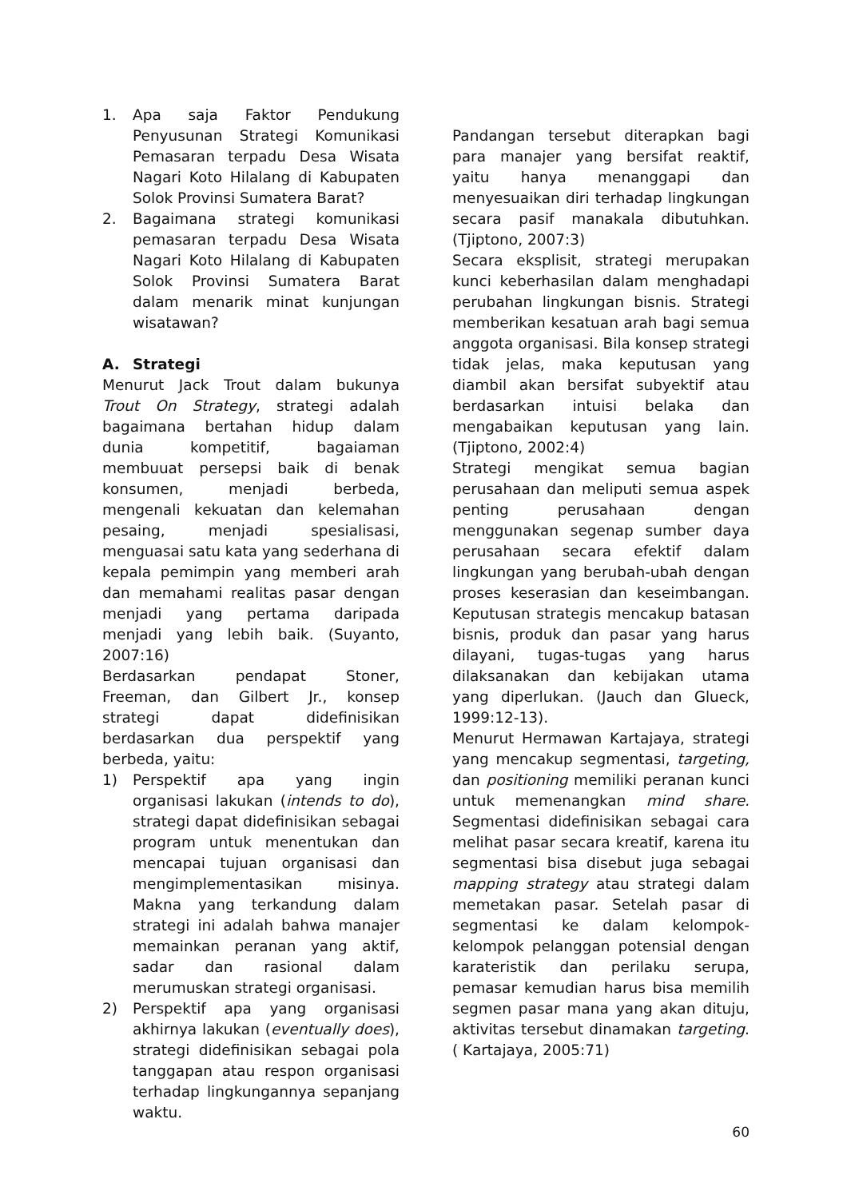1. Apa saja Faktor Pendukung Penyusunan Strategi Komunikasi Pemasaran terpadu Desa Wisata Nagari Koto Hilalang di Kabupaten Solok Provinsi Sumatera Barat?
2. Bagaimana strategi komunikasi pemasaran terpadu Desa Wisata Nagari Koto Hilalang di Kabupaten Solok Provinsi Sumatera Barat dalam menarik minat kunjungan wisatawan?
A. Strategi
Menurut Jack Trout dalam bukunya Trout On Strategy, strategi adalah bagaimana bertahan hidup dalam dunia kompetitif, bagaiaman membuuat persepsi baik di benak konsumen, menjadi berbeda, mengenali kekuatan dan kelemahan pesaing, menjadi spesialisasi, menguasai satu kata yang sederhana di kepala pemimpin yang memberi arah dan memahami realitas pasar dengan menjadi yang pertama daripada menjadi yang lebih baik. (Suyanto, 2007:16)
Berdasarkan pendapat Stoner, Freeman, dan Gilbert Jr., konsep strategi dapat didefinisikan berdasarkan dua perspektif yang berbeda, yaitu:
1) Perspektif apa yang ingin organisasi lakukan (intends to do), strategi dapat didefinisikan sebagai program untuk menentukan dan mencapai tujuan organisasi dan mengimplementasikan misinya. Makna yang terkandung dalam strategi ini adalah bahwa manajer memainkan peranan yang aktif, sadar dan rasional dalam merumuskan strategi organisasi.
2) Perspektif apa yang organisasi akhirnya lakukan (eventually does), strategi didefinisikan sebagai pola tanggapan atau respon organisasi terhadap lingkungannya sepanjang waktu.
Pandangan tersebut diterapkan bagi para manajer yang bersifat reaktif, yaitu hanya menanggapi dan menyesuaikan diri terhadap lingkungan secara pasif manakala dibutuhkan. (Tjiptono, 2007:3)
Secara eksplisit, strategi merupakan kunci keberhasilan dalam menghadapi perubahan lingkungan bisnis. Strategi memberikan kesatuan arah bagi semua anggota organisasi. Bila konsep strategi tidak jelas, maka keputusan yang diambil akan bersifat subyektif atau berdasarkan intuisi belaka dan mengabaikan keputusan yang lain. (Tjiptono, 2002:4)
Strategi mengikat semua bagian perusahaan dan meliputi semua aspek penting perusahaan dengan menggunakan segenap sumber daya perusahaan secara efektif dalam lingkungan yang berubah-ubah dengan proses keserasian dan keseimbangan. Keputusan strategis mencakup batasan bisnis, produk dan pasar yang harus dilayani, tugas-tugas yang harus dilaksanakan dan kebijakan utama yang diperlukan. (Jauch dan Glueck, 1999:12-13).
Menurut Hermawan Kartajaya, strategi yang mencakup segmentasi, targeting, dan positioning memiliki peranan kunci untuk memenangkan mind share. Segmentasi didefinisikan sebagai cara melihat pasar secara kreatif, karena itu segmentasi bisa disebut juga sebagai mapping strategy atau strategi dalam memetakan pasar. Setelah pasar di segmentasi ke dalam kelompok-kelompok pelanggan potensial dengan karateristik dan perilaku serupa, pemasar kemudian harus bisa memilih segmen pasar mana yang akan dituju, aktivitas tersebut dinamakan targeting. ( Kartajaya, 2005:71)
60